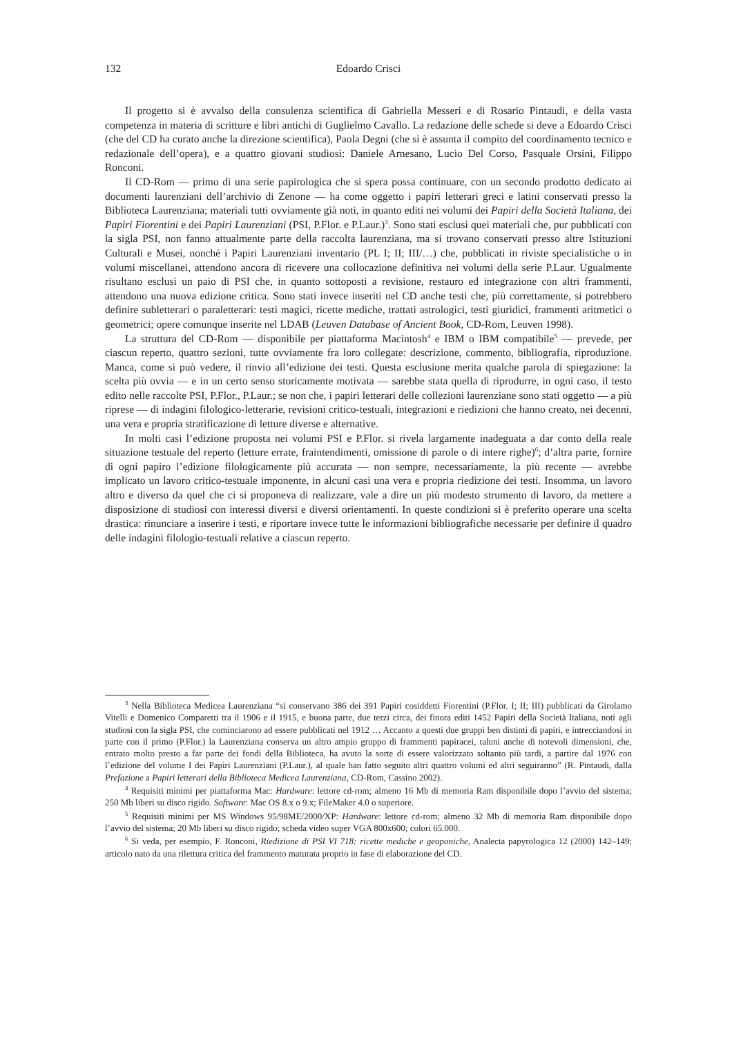132 Edoardo Crisci
Il progetto si è avvalso della consulenza scientifica di Gabriella Messeri e di Rosario Pintaudi, e della vasta competenza in materia di scritture e libri antichi di Guglielmo Cavallo. La redazione delle schede si deve a Edoardo Crisci (che del CD ha curato anche la direzione scientifica), Paola Degni (che si è assunta il compito del coordinamento tecnico e redazionale dell’opera), e a quattro giovani studiosi: Daniele Arnesano, Lucio Del Corso, Pasquale Orsini, Filippo Ronconi.
Il CD-Rom — primo di una serie papirologica che si spera possa continuare, con un secondo prodotto dedicato ai documenti laurenziani dell’archivio di Zenone — ha come oggetto i papiri letterari greci e latini conservati presso la Biblioteca Laurenziana; materiali tutti ovviamente già noti, in quanto editi nei volumi dei Papiri della Società Italiana, dei Papiri Fiorentini e dei Papiri Laurenziani (PSI, P.Flor. e P.Laur.)<sup>3</sup>. Sono stati esclusi quei materiali che, pur pubblicati con la sigla PSI, non fanno attualmente parte della raccolta laurenziana, ma si trovano conservati presso altre Istituzioni Culturali e Musei, nonché i Papiri Laurenziani inventario (PL I; II; III/…) che, pubblicati in riviste specialistiche o in volumi miscellanei, attendono ancora di ricevere una collocazione definitiva nei volumi della serie P.Laur. Ugualmente risultano esclusi un paio di PSI che, in quanto sottoposti a revisione, restauro ed integrazione con altri frammenti, attendono una nuova edizione critica. Sono stati invece inseriti nel CD anche testi che, più correttamente, si potrebbero definire subletterari o paraletterari: testi magici, ricette mediche, trattati astrologici, testi giuridici, frammenti aritmetici o geometrici; opere comunque inserite nel LDAB (Leuven Database of Ancient Book, CD-Rom, Leuven 1998).
La struttura del CD-Rom — disponibile per piattaforma Macintosh<sup>4</sup> e IBM o IBM compatibile<sup>5</sup> — prevede, per ciascun reperto, quattro sezioni, tutte ovviamente fra loro collegate: descrizione, commento, bibliografia, riproduzione. Manca, come si può vedere, il rinvio all’edizione dei testi. Questa esclusione merita qualche parola di spiegazione: la scelta più ovvia — e in un certo senso storicamente motivata — sarebbe stata quella di riprodurre, in ogni caso, il testo edito nelle raccolte PSI, P.Flor., P.Laur.; se non che, i papiri letterari delle collezioni laurenziane sono stati oggetto — a più riprese — di indagini filologico-letterarie, revisioni critico-testuali, integrazioni e riedizioni che hanno creato, nei decenni, una vera e propria stratificazione di letture diverse e alternative.
In molti casi l’edizione proposta nei volumi PSI e P.Flor. si rivela largamente inadeguata a dar conto della reale situazione testuale del reperto (letture errate, fraintendimenti, omissione di parole o di intere righe)<sup>6</sup>; d’altra parte, fornire di ogni papiro l’edizione filologicamente più accurata — non sempre, necessariamente, la più recente — avrebbe implicato un lavoro critico-testuale imponente, in alcuni casi una vera e propria riedizione dei testi. Insomma, un lavoro altro e diverso da quel che ci si proponeva di realizzare, vale a dire un più modesto strumento di lavoro, da mettere a disposizione di studiosi con interessi diversi e diversi orientamenti. In queste condizioni si è preferito operare una scelta drastica: rinunciare a inserire i testi, e riportare invece tutte le informazioni bibliografiche necessarie per definire il quadro delle indagini filologio-testuali relative a ciascun reperto.
<sup>3</sup> Nella Biblioteca Medicea Laurenziana “si conservano 386 dei 391 Papiri cosiddetti Fiorentini (P.Flor. I; II; III) pubblicati da Girolamo Vitelli e Domenico Comparetti tra il 1906 e il 1915, e buona parte, due terzi circa, dei finora editi 1452 Papiri della Società Italiana, noti agli studiosi con la sigla PSI, che cominciarono ad essere pubblicati nel 1912 … Accanto a questi due gruppi ben distinti di papiri, e intrecciandosi in parte con il primo (P.Flor.) la Laurenziana conserva un altro ampio gruppo di frammenti papiracei, taluni anche di notevoli dimensioni, che, entrato molto presto a far parte dei fondi della Biblioteca, ha avuto la sorte di essere valorizzato soltanto più tardi, a partire dal 1976 con l’edizione del volume I dei Papiri Laurenziani (P.Laur.), al quale han fatto seguito altri quattro volumi ed altri seguiranno” (R. Pintaudi, dalla Prefazione a Papiri letterari della Biblioteca Medicea Laurenziana, CD-Rom, Cassino 2002).
<sup>4</sup> Requisiti minimi per piattaforma Mac: Hardware: lettore cd-rom; almeno 16 Mb di memoria Ram disponibile dopo l’avvio del sistema; 250 Mb liberi su disco rigido. Software: Mac OS 8.x o 9.x; FileMaker 4.0 o superiore.
<sup>5</sup> Requisiti minimi per MS Windows 95/98ME/2000/XP: Hardware: lettore cd-rom; almeno 32 Mb di memoria Ram disponibile dopo l’avvio del sistema; 20 Mb liberi su disco rigido; scheda video super VGA 800x600; colori 65.000.
<sup>6</sup> Si veda, per esempio, F. Ronconi, Riedizione di PSI VI 718: ricette mediche e geoponiche, Analecta papyrologica 12 (2000) 142–149; articolo nato da una rilettura critica del frammento maturata proprio in fase di elaborazione del CD.